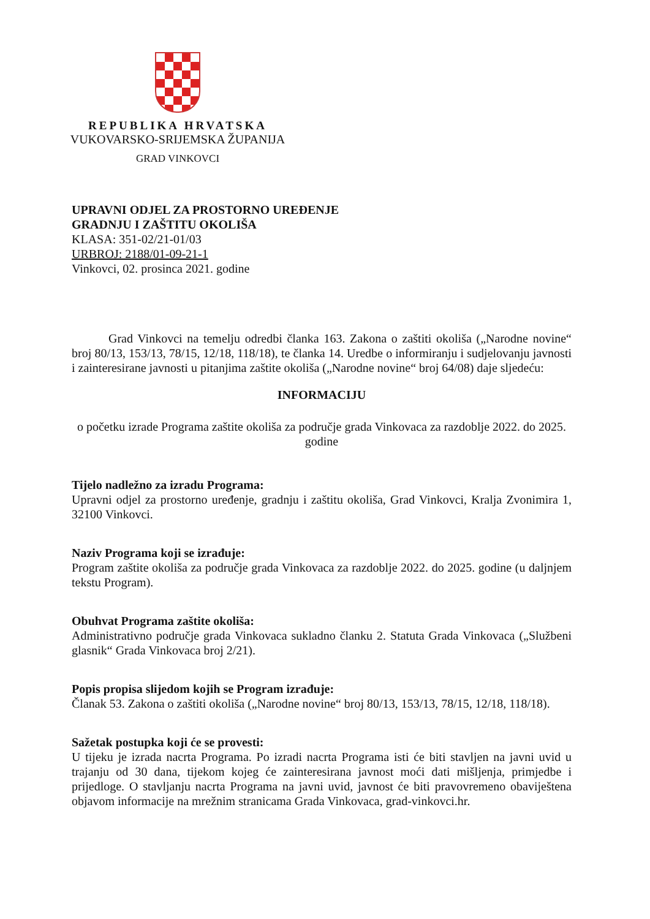REPUBLIKA HRVATSKA
VUKOVARSKO-SRIJEMSKA ŽUPANIJA
GRAD VINKOVCI
UPRAVNI ODJEL ZA PROSTORNO UREĐENJE
GRADNJU I ZAŠTITU OKOLIŠA
KLASA: 351-02/21-01/03
URBROJ: 2188/01-09-21-1
Vinkovci, 02. prosinca 2021. godine
Grad Vinkovci na temelju odredbi članka 163. Zakona o zaštiti okoliša („Narodne novine“ broj 80/13, 153/13, 78/15, 12/18, 118/18), te članka 14. Uredbe o informiranju i sudjelovanju javnosti i zainteresirane javnosti u pitanjima zaštite okoliša („Narodne novine“ broj 64/08) daje sljedeću:
INFORMACIJU
o početku izrade Programa zaštite okoliša za područje grada Vinkovaca za razdoblje 2022. do 2025. godine
Tijelo nadležno za izradu Programa:
Upravni odjel za prostorno uređenje, gradnju i zaštitu okoliša, Grad Vinkovci, Kralja Zvonimira 1, 32100 Vinkovci.
Naziv Programa koji se izrađuje:
Program zaštite okoliša za područje grada Vinkovaca za razdoblje 2022. do 2025. godine (u daljnjem tekstu Program).
Obuhvat Programa zaštite okoliša:
Administrativno područje grada Vinkovaca sukladno članku 2. Statuta Grada Vinkovaca („Službeni glasnik“ Grada Vinkovaca broj 2/21).
Popis propisa slijedom kojih se Program izrađuje:
Članak 53. Zakona o zaštiti okoliša („Narodne novine“ broj 80/13, 153/13, 78/15, 12/18, 118/18).
Sažetak postupka koji će se provesti:
U tijeku je izrada nacrta Programa. Po izradi nacrta Programa isti će biti stavljen na javni uvid u trajanju od 30 dana, tijekom kojeg će zainteresirana javnost moći dati mišljenja, primjedbe i prijedloge. O stavljanju nacrta Programa na javni uvid, javnost će biti pravovremeno obaviještena objavom informacije na mrežnim stranicama Grada Vinkovaca, grad-vinkovci.hr.